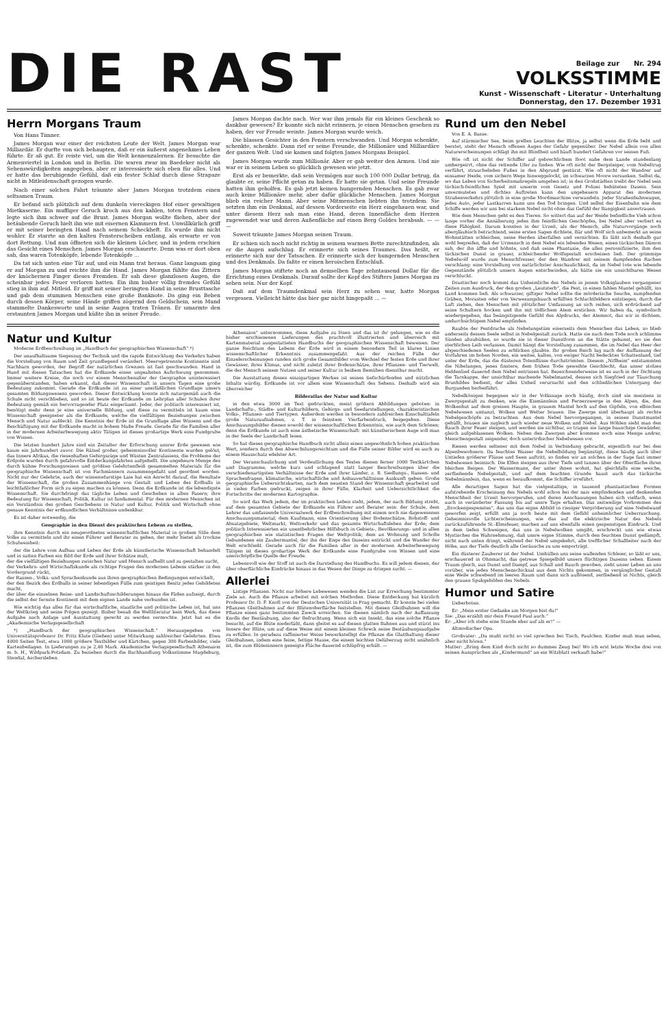DIE RAST
Beilage zur Nr. 294
VOLKSSTIMME
Kunst - Wissenschaft - Literatur - Unterhaltung
Donnerstag, den 17. Dezember 1931
Herrn Morgans Traum
Von Hans Timner.
James Morgan war einer der reichsten Leute der Welt. James Morgan war Milliardär. Er durfte von sich behaupten, daß er ein äußerst angenehmes Leben führte. Er aß gut. Er reiste viel, um die Welt kennenzulernen. Er besuchte die Armenviertel in London und in Berlin. Die waren zwar im Baedeker nicht als Sehenswürdigkeiten angegeben, aber er interessierte sich eben für alles. Und er hatte das beruhigende Gefühl, daß ein fester Schlaf durch diese Strapaze nicht in Mitleidenschaft gezogen wurde.
Nach einer solchen Fahrt träumte aber James Morgan trotzdem einen seltsamen Traum.
Er befand sich plötzlich auf dem dunkeln viereckigen Hof einer gewaltigen Mietkaserne. Ein muffiger Geruch kroch aus den kahlen, toten Fenstern und legte sich ihm schwer auf die Brust. James Morgan wollte fliehen, aber der betäubende Geruch hielt ihn wie mit eisernen Klammern fest. Unwillkürlich griff er mit seiner beringten Hand nach seinem Scheckheft. Es wurde ihm nicht wohler. Er starrte an den kalten Fensterscheiben entlang, als erwarte er von dort Rettung. Und nun öffneten sich die kleinen Löcher, und in jedem erschien das Gesicht eines Menschen. James Morgan erschauerte. Denn was er dort oben sah, das waren Totenköpfe, lebende Totenköpfe ...
Da tat sich unten eine Tür auf, und ein Mann trat heraus. Ganz langsam ging er auf Morgan zu und reichte ihm die Hand. James Morgan fühlte das Zittern der knöchernen Finger dieses Fremden. Er sah diese glanzlosen Augen, die scheinbar jedes Feuer verloren hatten. Ein ihm bisher völlig fremdes Gefühl stieg in ihm auf. Mitleid. Er griff mit seiner beringten Hand in seine Brusttasche und gab dem stummen Menschen eine große Banknote. Da ging ein Beben durch dessen Körper, seine Hände griffen zögernd den Geldschein, sein Mund stammelte Dankesworte und in seine Augen traten Tränen. Er umarmte den erstaunten James Morgan und küßte ihn in seiner Freude.
James Morgan dachte nach. Wer war ihm jemals für ein kleines Geschenk so dankbar gewesen? Er konnte sich nicht erinnern, je einen Menschen gesehen zu haben, der vor Freude weinte. James Morgan wurde weich.
Die blassen Gesichter in den Fenstern verschwanden. Und Morgan schenkte, schenkte, schenkte. Dann rief er seine Freunde, die Millionäre und Milliardäre der ganzen Welt. Und sie kamen und folgten James Morgans Beispiel.
James Morgan wurde zum Millionär. Aber er gab weiter den Armen. Und nie war er in seinem Leben so glücklich gewesen wie jetzt.
Erst als er bemerkte, daß sein Vermögen nur noch 100 000 Dollar betrug, da glaubte er, seine Pflicht getan zu haben. Er hatte sie getan. Und seine Freunde hatten ihm geholfen. Es gab jetzt keinen hungernden Menschen. Es gab zwar auch keine Millionäre mehr, aber dafür glückliche Menschen. James Morgan blieb ein reicher Mann. Aber seine Mitmenschen liebten ihn trotzdem. Sie setzten ihm ein Denkmal, auf dessen Vorderseite ein Herz eingehauen war, und unter diesem Herz sah man eine Hand, deren Innenfläche dem Herzen zugewendet war und deren Außenfläche auf einen Berg Goldes herabsah. — — —
Soweit träumte James Morgan seinen Traum.
Er schien sich noch nicht richtig in seinem warmen Bette zurechtzufinden, als er die Augen aufschlug. Er erinnerte sich seines Traumes. Das heißt, er erinnerte sich nur der Tatsachen. Er erinnerte sich der hungernden Menschen und des Denkmals. Da faßte er einen heroischen Entschluß.
James Morgan stiftete noch an demselben Tage zehntausend Dollar für die Errichtung eines Denkmals. Darauf sollte der Kopf des Stifters James Morgan zu sehen sein. Nur der Kopf.
Daß auf dem Traumdenkmal sein Herz zu sehen war, hatte Morgan vergessen. Vielleicht hätte das hier gar nicht hingepaßt ... —
Natur und Kultur
Moderne Erdbeschreibung im „Handbuch der geographischen Wissenschaft“.*)
Der unaufhaltsame Siegeszug der Technik und die rapide Entwicklung des Verkehrs haben die Vorstellung von Raum und Zeit grundlegend verändert. Meerogetrennte Kontinente sind Nachbarn geworden, der Begriff der natürlichen Grenzen ist fast geschwunden. Hand in Hand mit diesen Tatsachen hat die Erdkunde einen ungeahnten Aufschwung genommen. Immer weitere Kreise, die noch vor einem Menschenalter der Geographie uninteressiert gegenüberstanden, haben erkannt, daß dieser Wissenschaft in unsern Tagen eine große Bedeutung zukommt. Gerade die Erdkunde ist zu einer unerläßlichen Grundlage unsers gesamten Bildungswesens geworden. Dieser Entwicklung konnte sich naturgemäß auch die Schule nicht verschließen, und so ist heute der Erdkunde im Lehrplan aller Schulen ihrer Bedeutung gemäß ein hervorragender Platz eingeräumt. Jeder, der politisch interessiert ist, benötigt mehr denn je eine universelle Bildung, und diese zu vermitteln ist kaum eine Wissenschaft geeigneter als die Erdkunde, welche die vielfältigen Beziehungen zwischen Mensch und Natur aufdeckt. Die Kenntnis der Erde ist die Grundlage alles Wissens und die Beschäftigung mit der Erdkunde macht in hohem Maße Freude. Gerade für die Familien aller in der modernen Arbeiterbewegung aktiv Tätigen ist dieses großartige Werk eine Fundgrube von Wissen.
Die letzten hundert Jahre sind ein Zeitalter der Erforschung unsrer Erde gewesen wie kaum ein Jahrhundert zuvor. Die Rätsel großer, geheimnisvoller Kontinente wurden gelöst; das Innere Afrikas, die riesenhaften Gebirgszüge und Wüsten Zentralasiens, die Probleme der Erdpole wurden durch gefahrvolle Entdeckungsfahrten aufgehellt. Die ungeheure Menge des durch kühne Forschungsreisen und größten Gelehrtenfleiß gesammelten Materials für die geographische Wissenschaft ist von Fachmännern zusammengefaßt und geordnet worden. Nicht nur der Gelehrte, auch der wissensdurstige Laie hat ein Anrecht darauf, die Resultate der Wissenschaft, die großen Zusammenhänge von Gestalt und Leben des Erdballs in leichtfaßlicher Form sich zu eigen machen zu können. Denn die Erdkunde ist die lebendigste Wissenschaft. Sie durchdringt das tägliche Leben und Geschehen in allen Fasern; ihre Bedeutung für Wissenschaft, Politik, Kultur ist fundamental. Für den modernen Menschen ist ein Verständnis des großen Geschehens in Natur und Kultur, Politik und Wirtschaft ohne genaue Kenntnis der erdkundlichen Verhältnisse undenkbar.
Es ist daher notwendig, die
Geographie in den Dienst des praktischen Lebens zu stellen,
ihre Kenntnis durch ein neugeordnetes wissenschaftliches Material in großem Stile dem Volke zu vermitteln und ihr einen Führer und Berater zu geben, der mehr bietet als trockne Schulweisheit:
der die Lehre vom Aufbau und Leben der Erde als künstlerische Wissenschaft behandelt und in satten Farben ein Bild der Erde und ihrer Schätze malt,
der die vielfältigen Beziehungen zwischen Natur und Mensch aufhellt und zu gestalten sucht,
der Verkehrs- und Wirtschaftskunde als richtige Fragen des modernen Lebens stärker in den Vordergrund rückt,
der Rassen-, Volks- und Sprachenkunde aus ihren geographischen Bedingungen entwickelt,
der den Bezirk des Erdballs in seiner lebendigen Fülle zum geistigen Besitz jedes Gebildeten macht,
der über die einzelnen Reise- und Landschaftsschilderungen hinaus die Fäden aufzeigt, durch die selbst der fernste Kontinent mit dem eignen Lande nahe verbunden ist.
Wie wichtig das alles für das wirtschaftliche, staatliche und politische Leben ist, hat uns der Weltkrieg und seine Folgen gezeigt. Bisher besaß die Weltliteratur kein Werk, das diese Aufgabe nach Anlage und Ausstattung gerecht zu werden vermochte. Jetzt hat es die „Akademische Verlagsgesellschaft
*) „Handbuch der geographischen Wissenschaft.“ Herausgegeben von Universitätsprofessor Dr. Fritz Klute (Gießen) unter Mitwirkung zahlreicher Gelehrten. Etwa 4000 Seiten Text, etwa 1000 größere Textbilder und Kärtchen, gegen 300 Farbenbilder, viele Kartenbeilagen. In Lieferungen zu je 2,40 Mark. Akademische Verlagsgesellschaft Athenaion m. b. H., Wildpark-Potsdam. Zu beziehen durch die Buchhandlung Volksstimme Magdeburg, Stendal, Aschersleben.
Athenaion“ unternommen, diese Aufgabe zu lösen und das ist ihr gelungen, wie es die bisher erschienenen Lieferungen des prachtvoll illustrierten und überreich mit Kartenmaterial ausgestatteten Handbuchs der geographischen Wissenschaft beweisen. Der ganze Reichtum des Lebens der Erde wird in einem besondern Teil in klaren Linien wissenschaftlicher Erkenntnis zusammengefaßt. Aus der reichen Fülle der Einzelerscheinungen runden sich große Gesamtbilder vom Wechsel der festen Erde und ihrer Gewässer, ihres Klimas, und nicht zuletzt ihrer Bodenschätze, ihrer Pflanzen- und Tierwelt, die der Mensch seinem Nutzen und seiner Kultur in heißem Bemühen dienstbar macht.
Die Ausstattung dieses einzigartigen Werkes ist seines tiefschürfenden und nützlichen Inhalts würdig. Erdkunde ist vor allem eine Wissenschaft des Sehens. Deshalb wird ein überreicher
Bilderatlas der Natur und Kultur
in den etwa 3000 im Text gedruckten, meist größern Abbildungen geboten: in Landschafts-, Städte- und Kulturbildern, Gebirgs- und Seedarstellungen, charakteristischen Volks-, Pflanzen- und Tiertypen. Außerdem werden in besondern zahlreichen Einschalttafeln große Naturaufnahmen, z. T. in feinstem Vierfarbendruck, beigegeben. Diese Anschauungsbilder dienen sowohl der wissenschaftlichen Erkenntnis, wie auch dem Schönen; denn die Erdkunde ist auch eine ästhetische Wissenschaft: mit künstlerischem Auge soll man in der Seele der Landschaft lesen.
So hat dieses geographische Handbuch nicht allein einen ungewöhnlich hohen praktischen Wert, sondern durch den Abwechslungsreichtum und die Fülle seiner Bilder wird es auch zu einem Hausschatz edelster Art.
Der Veranschaulichung und Verdeutlichung des Textes dienen ferner 1000 Textkärtchen und Diagramme, welche kurz und schlagend statt langer Beschreibungen über die verschiedenartigsten Verhältnisse der Erde und ihrer Länder, z. B. Siedlungs-, Rassen- und Sprachenfragen, klimatische, wirtschaftliche und Anbauverhältnisse Auskunft geben. Große geographische Uebersichtskarten, nach dem neusten Stand der Wissenschaft gearbeitet und in vielen Farben gedruckt, zeigen in ihrer Fülle, Klarheit und Uebersichtlichkeit die Fortschritte der modernen Kartographie.
So wird das Werk jedem, der im praktischen Leben steht, jedem, der nach Bildung strebt, auf dem gesamten Gebiete der Erdkunde ein Führer und Berater sein: der Schule, dem Lehrer das umfassende Universalwerk der Erdbeschreibung mit einem noch nie dagewesenen Anschauungsmaterial; dem Kaufmann, eine Orientierung über Bodenschätze, Rohstoff- und Absatzgebiete, Weltmarkt, Weltverkehr und das gesamte Wirtschaftsleben der Erde; dem politisch Interessierten ein unentbehrliches Hilfsbuch in Gebiets-, Bevölkerungs- und in allen geographischen wie statistischen Fragen der Weltpolitik; dem an Wohnung und Scholle Gebundenen ein Zaubermantel, der ihn der Enge des Daseins entrückt und die Wunder der Welt erschließt. Gerade auch für die Familien aller in der modernen Arbeiterbewegung Tätigen ist dieses großartige Werk der Erdkunde eine Fundgrube von Wissen und eine unerschöpfliche Quelle der Freude.
Lebensvoll wie der Stoff ist auch die Darstellung des Handbuchs. Es will jedem dienen, der über oberflächliche Eindrücke hinaus in das Wesen der Dinge zu dringen sucht. —
Allerlei
Listige Pflanzen. Nicht nur höhere Lebewesen wenden die List zur Erreichung bestimmter Ziele an. Auch die Pflanze arbeitet mit solchen Methoden. Diese Entdeckung hat kürzlich Professor Dr. D. F. Knoll von der Deutschen Universität in Prag gemacht. Er konnte bei vielen Pflanzen Gleitbahnen auf der Blütenoberfläche feststellen. Mit diesen Gleitbahnen will die Pflanze einen ganz bestimmten Zweck erreichen. Sie dienen nämlich nach der Auffassung Knolls der Bestäubung, also der Befruchtung. Wenn sich ein Insekt, das eine solche Pflanze besucht, auf die Blüte niederläßt, dann gleitet es auf diesen glatten Bahnen aus und stürzt ins Innere der Blüte, um auf diese Weise mit einem kleinen Schreck seine Bestäubungsaufgabe zu erfüllen. In geradezu raffinierter Weise bewerkstelligt die Pflanze die Glatthaltung dieser Gleitbahnen, indem eine feine, fettige Masse, die einem leichten Oelüberzug nicht unähnlich ist, die zum Blüteninnern geneigte Fläche dauernd schlüpfrig erhält. —
Rund um den Nebel
Von E. A. Basse.
Auf stürmischer See, beim grellen Leuchten der Blitze, ja selbst wenn die Erde bebt und berstet, steht der Mensch offenen Auges der Gefahr gegenüber. Der Nebel allein von allen Naturerscheinungen schlägt ihn mit Blindheit und häuft hundert Gefahren vor seinen Fuß.
Wie oft ist nicht der Schiffer auf gebrechlichem Boot nahe dem Lande stundenlang umhergeirrt, ohne das rettende Ufer zu finden. Wie oft nicht der Bergsteiger, vom Nebeltrug verführt, strauchelnden Fußes in den Abgrund gestürzt. Wie oft nicht der Wandrer auf einsamer Heide, vom sichern Wege hinweggelockt, im schwarzen Moore versunken. Selbst da, wo das Leben von Sicherheitsmaßregeln umgeben ist; in den Großstädten treibt der Nebel sein tückisch-feindliches Spiel mit unserm vom Gesetz und Polizei behüteten Dasein. Sein unvermutetes und dichtes Auftreten kann den ungeheuern Apparat des modernen Straßenverkehrs plötzlich in eine große Mordmaschine verwandeln. Jeder Straßenbahnwagen, jedes Auto, jeder Lastkarren kann uns den Tod bringen. Und selbst der Eisenbahn wie dem Schiffe werden wir uns bei starkem Nebel nicht ohne das Gefühl der Bangigkeit anvertrauen.
Wie dem Menschen geht es den Tieren. So wittert das auf der Weide befindliche Vieh schon lange vorher die Annäherung jedes ihm feindlichen Geschöpfes, bei Nebel aber verliert es diese Fähigkeit. Darum konnten in der Urzeit, als der Mensch, alle Naturvorgänge noch abergläubisch betrachtend, seine ersten Sagen dichtete, Bär und Wolf sich unbemerkt an seine Wohnstätten schleichen, seine Herden überfallen und vernichten. Es läßt sich deshalb gar wohl begreifen, daß der Urmensch in dem Nebel ein lebendes Wesen, einen tückischen Dämon sah, der ihn äffte und höhnte, und daß seine Phantasie, die alles personifizierte, ihm den tückischen Dunst in grauer, schleichender Wolfsgestalt erscheinen ließ. Der grimmige Nebelwolf wurde zum Menschfresser, der den Wandrer mit seinem dampfenden Rachen verschlang: eine Vorstellung von natürlichster Anschaulichkeit, da im Nebel tote wie lebende Gegenstände plötzlich unsern Augen entschwinden, als hätte sie ein unsichtbares Wesen verschluckt.
Drastischer noch kommt das Unheimliche des Nebels in jenem Volksglauben vergangener Zeiten zum Ausdruck, der den großen „Leutsterb“, die Pest, in einen fahlen Mantel gehüllt, ins Land kommen ließ. Als schwarzer, giftiger Nebel sollte die mörderische Seuche, sumpfenden Gräben, Morasten oder von Verwesungshauch erfüllten Schlachtfeldern entstiegen, durch die Luft ziehen, den Menschen mit plötzlicher Umfassung an sich reißen, sich erdrückend auf seine Schultern hocken und ihn mit tödlichem Atem ersticken. Wir haben da, symbolisch wiedergegeben, das beängstigende Gefühl des Alpdrucks, der Atemnot, das wir in dichtem, undurchsichtigem Nebel empfinden.
Raubte der Pestdrache als Nebelungetüm einerseits dem Menschen das Leben, so blieb anderseits dessen Seele selbst in Nebelgestalt zurück. Hatte sie nach dem Tode noch schlimme Sünden abzubüßen, so wurde sie in dieser Dunstform an die Stätte gebannt, wo sie den sterblichen Leib verlassen. Damit hängt die Vorstellung zusammen, die im Nebel das Heer der abgeschiedenen Seelen zu erblicken glaubte. Ihr großes Reich lag nach der Auffassung der Vorfahren im hohen Norden, ein weites, kaltes, von ewiger Nacht bedecktes Schattenland, tief unter der Erde, das die düsteren Totenflüsse durchströmten. Diesem „Niflheim“ entstammten die Nibelungen, jenes finstere, dem frühen Tode geweihte Geschlecht, das unser stolzes Heldenlied dauernd dem Nebel entrissen hat. Bezeichnenderweise ist es auch in der Dichtung die Tarnkappe, der unsichtbar machende Nebelmantel, dessen sich Siegfried zur Täuschung Brunhildes bedient, der alles Unheil verursacht und den schließlichen Untergang der Burgunden herbeiführt.
Nebelkönigen begegnen wir in der Volkssage noch häufig, doch sind sie meistens in Zwergsgestalt zu denken, wie die Eismännlein und Fernerzwerge in den Alpen, die, den Wolkenhut auf dem greisen Haupte, in grauem Mantel hoch auf den Gipfeln, von elbischen Nebelwesen umtanzt, Wolken und Wetter brauen. Die Zwerge sind überhaupt als rechte Nebelgeschöpfe zu betrachten. Aus dem Nebel hervorgegangen, in seinen Dunstmantel gehüllt, brauen sie zugleich auch wieder neue Wolken und Nebel. Aus Höhlen sieht man den Rauch ihrer Feuer steigen, und werden sie sichtbar, so tragen sie lange bauschige Gewänder, gleich aufgeblasenen Wolken. Neben den Zwergen aber kommen noch eine Menge andrer, Menschengestalt zeigender, doch unterirdischer Nebelwesen vor.
Riesen werden seltener mit dem Nebel in Verbindung gebracht, eigentlich nur bei den Alpenbewohnern. Da feuchtes Wasser die Nebelbildung begünstigt, diese häufig auch über Untiefen größerer Flüsse und Seen auftritt, so finden wir an solchen in der Sage fast immer Nebelwesen heimisch. Die Elfen steigen aus ihrer Tiefe und tanzen über der Oberfläche ihren bleichen Reigen. Der Wassermann, der unter ihnen wohnt, hat gleichfalls eine weiche, zerfließende Nebelgestalt, und auf dem feuchten Grunde haust auch das tückische Nebelmännlein, das, wenn es heraufkommt, die Schiffer irreführt.
Alle derartigen Sagen hat die vielgestaltige, in tausend phantastischen Formen aufstrebende Erscheinung des Nebels wohl schon bei der naiv empfindenden und denkenden Menschheit der Urzeit hervorgerufen, und deren Anschauungen haben sich vielfach, wenn auch in veränderter Fassung bis auf unsre Tage erhalten. Das zeitweilige Vorkommen des „Brockengespenstes“, das uns das eigne Abbild in riesiger Vergrößerung auf eine Nebelwand geworfen zeigt, erfüllt uns ja noch heute mit dem Gefühl unheimlicher Ueberraschung. Geheimnisvolle Lichterscheinungen, wie das auf die elektrische Natur des Nebels zurückzuführende St.-Elmsfeuer, machen auf uns ebenfalls einen gespenstigen Eindruck. Und in dem tiefen Schweigen, das uns in Nebelwolken umgibt, erschreckt uns wie etwas Mystisches die Wahrnehmung, daß unsre eigne Stimme, durch den feuchten Dunst gedämpft, nicht nach unten dringt, während der Nebel umgekehrt, alle trefflicher Schallleiter nach der Höhe, aus der Tiefe deutlich alle Geräusche zu uns emporträgt.
Ein düsterer Zauberer ist der Nebel. Umhüllen uns seine wallenden Schleier, so läßt er uns, erschauernd in Ohnmacht, das getreue Spiegelbild unsers flüchtigen Daseins sehen. Einem Traum gleich, aus Dunst und Dampf, aus Schall und Rauch gewoben, zieht unser Leben an uns vorüber, wie jedes Menschenschicksal aus dem Nichts gekommen, in vergänglicher Gestalt eine Weile schwebend im leeren Raum und dann sich auflösend, zerfließend in Nichts, gleich den grauen Spukgebilden des Nebels.
Humor und Satire
Ueberboten.
Er: „Mein erster Gedanke am Morgen bist du!“
Sie: „Das erzählt mir dein Freund Paul auch.“
Er: „Aber ich stehe eine Stunde eher auf als er!“ —
Altmodischer Opa.
Großvater: „Du mußt nicht so viel sprechen bei Tisch, Paulchen. Kinder muß man sehen, aber nicht hören.“
Mutter: „Bring dem Kind doch nicht so dummes Zeug bei! Wo ich erst letzte Woche drei von seinen Aussprüchen als „Kindermund“ an ein Witzblatt verkauft habe!“